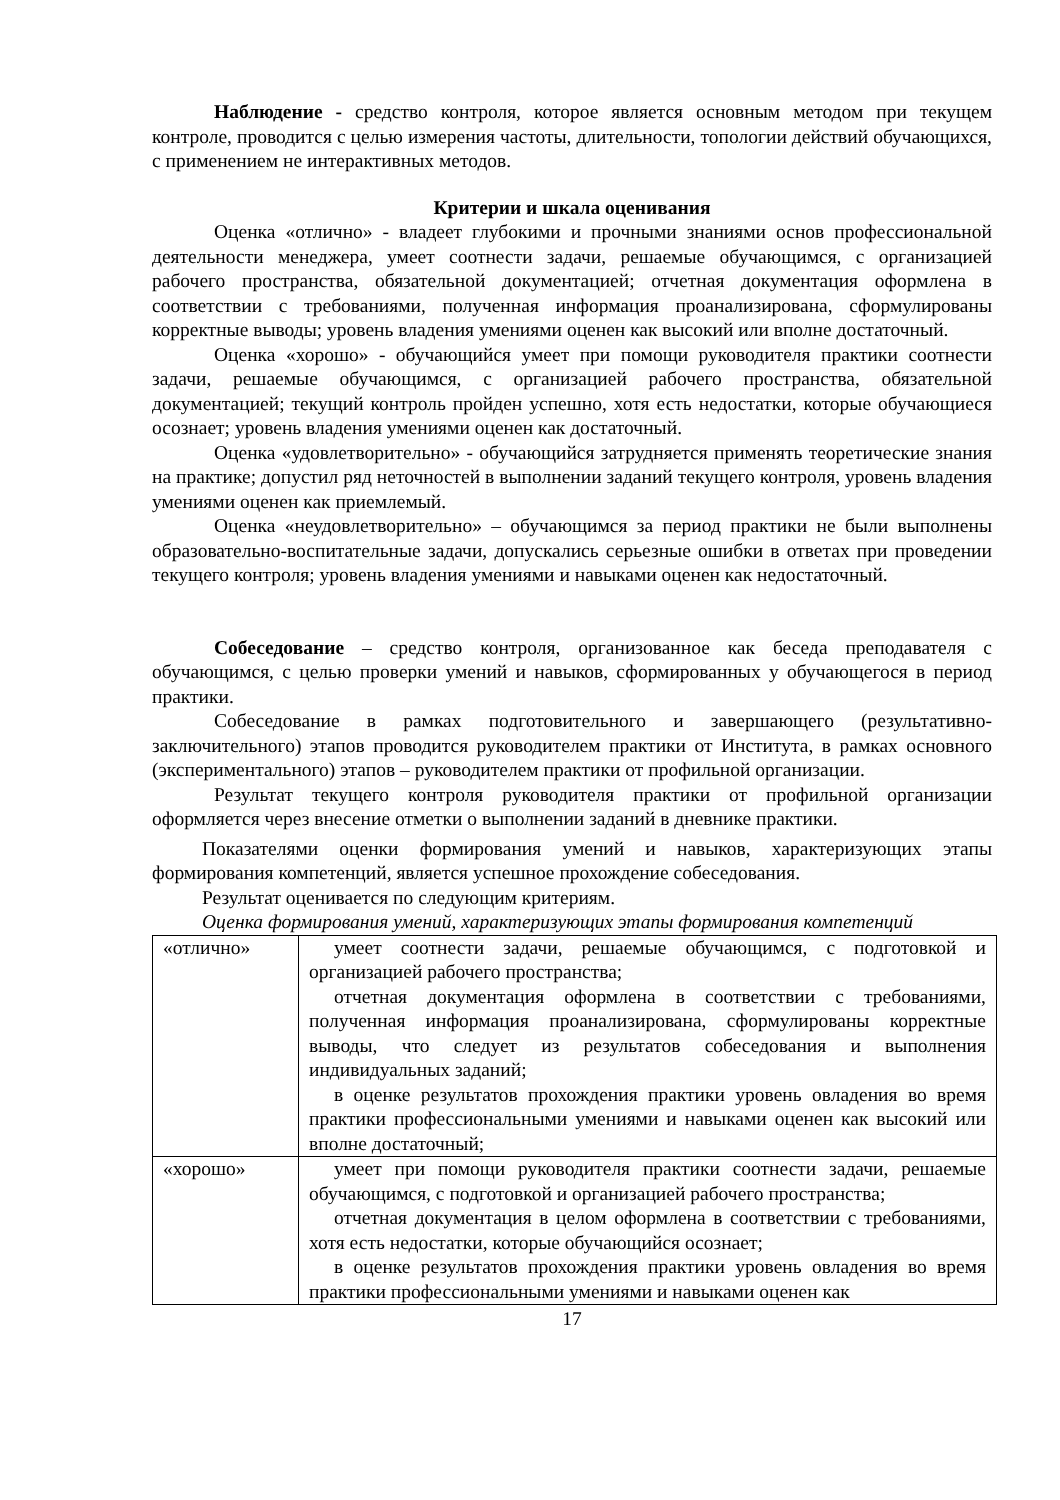Наблюдение - средство контроля, которое является основным методом при текущем контроле, проводится с целью измерения частоты, длительности, топологии действий обучающихся, с применением не интерактивных методов.
Критерии и шкала оценивания
Оценка «отлично» - владеет глубокими и прочными знаниями основ профессиональной деятельности менеджера, умеет соотнести задачи, решаемые обучающимся, с организацией рабочего пространства, обязательной документацией; отчетная документация оформлена в соответствии с требованиями, полученная информация проанализирована, сформулированы корректные выводы; уровень владения умениями оценен как высокий или вполне достаточный.
Оценка «хорошо» - обучающийся умеет при помощи руководителя практики соотнести задачи, решаемые обучающимся, с организацией рабочего пространства, обязательной документацией; текущий контроль пройден успешно, хотя есть недостатки, которые обучающиеся осознает; уровень владения умениями оценен как достаточный.
Оценка «удовлетворительно» - обучающийся затрудняется применять теоретические знания на практике; допустил ряд неточностей в выполнении заданий текущего контроля, уровень владения умениями оценен как приемлемый.
Оценка «неудовлетворительно» – обучающимся за период практики не были выполнены образовательно-воспитательные задачи, допускались серьезные ошибки в ответах при проведении текущего контроля; уровень владения умениями и навыками оценен как недостаточный.
Собеседование – средство контроля, организованное как беседа преподавателя с обучающимся, с целью проверки умений и навыков, сформированных у обучающегося в период практики.
Собеседование в рамках подготовительного и завершающего (результативно-заключительного) этапов проводится руководителем практики от Института, в рамках основного (экспериментального) этапов – руководителем практики от профильной организации.
Результат текущего контроля руководителя практики от профильной организации оформляется через внесение отметки о выполнении заданий в дневнике практики.
Показателями оценки формирования умений и навыков, характеризующих этапы формирования компетенций, является успешное прохождение собеседования.
Результат оценивается по следующим критериям.
Оценка формирования умений, характеризующих этапы формирования компетенций
| «отлично» | умеет соотнести задачи, решаемые обучающимся, с подготовкой и организацией рабочего пространства; отчетная документация оформлена в соответствии с требованиями, полученная информация проанализирована, сформулированы корректные выводы, что следует из результатов собеседования и выполнения индивидуальных заданий; в оценке результатов прохождения практики уровень овладения во время практики профессиональными умениями и навыками оценен как высокий или вполне достаточный; |
| «хорошо» | умеет при помощи руководителя практики соотнести задачи, решаемые обучающимся, с подготовкой и организацией рабочего пространства; отчетная документация в целом оформлена в соответствии с требованиями, хотя есть недостатки, которые обучающийся осознает; в оценке результатов прохождения практики уровень овладения во время практики профессиональными умениями и навыками оценен как |
17